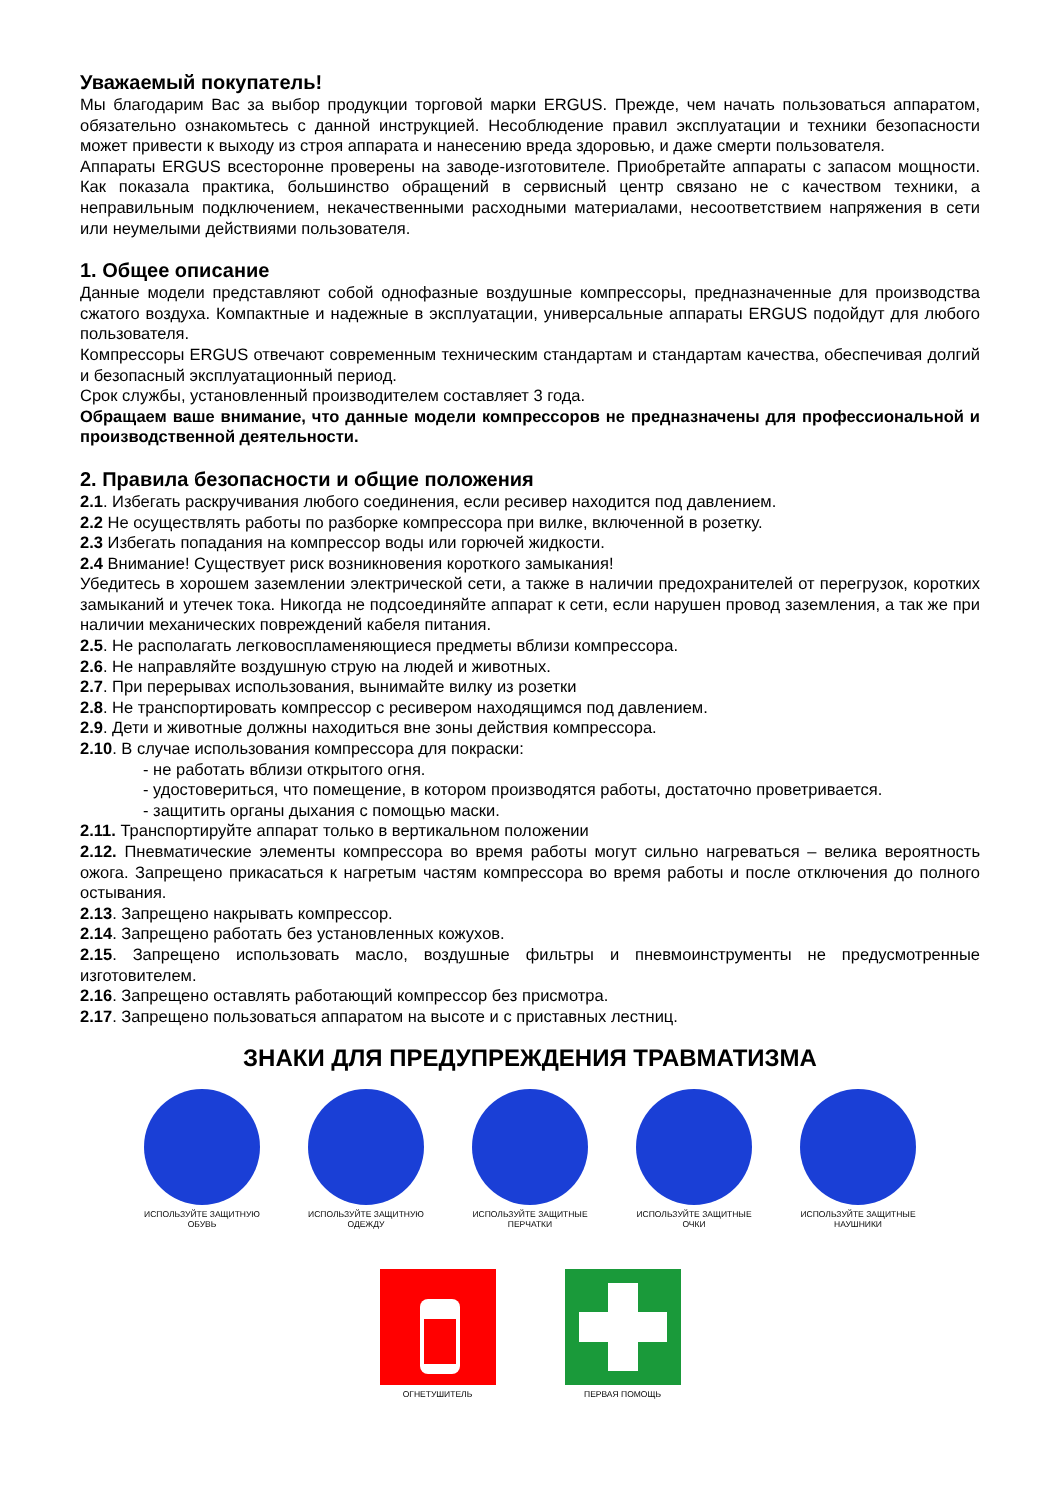Уважаемый покупатель!
Мы благодарим Вас за выбор продукции торговой марки ERGUS. Прежде, чем начать пользоваться аппаратом, обязательно ознакомьтесь с данной инструкцией. Несоблюдение правил эксплуатации и техники безопасности может привести к выходу из строя аппарата и нанесению вреда здоровью, и даже смерти пользователя.
Аппараты ERGUS всесторонне проверены на заводе-изготовителе. Приобретайте аппараты с запасом мощности. Как показала практика, большинство обращений в сервисный центр связано не с качеством техники, а неправильным подключением, некачественными расходными материалами, несоответствием напряжения в сети или неумелыми действиями пользователя.
1. Общее описание
Данные модели представляют собой однофазные воздушные компрессоры, предназначенные для производства сжатого воздуха. Компактные и надежные в эксплуатации, универсальные аппараты ERGUS подойдут для любого пользователя.
Компрессоры ERGUS отвечают современным техническим стандартам и стандартам качества, обеспечивая долгий и безопасный эксплуатационный период.
Срок службы, установленный производителем составляет 3 года.
Обращаем ваше внимание, что данные модели компрессоров не предназначены для профессиональной и производственной деятельности.
2. Правила безопасности и общие положения
2.1. Избегать раскручивания любого соединения, если ресивер находится под давлением.
2.2 Не осуществлять работы по разборке компрессора при вилке, включенной в розетку.
2.3 Избегать попадания на компрессор воды или горючей жидкости.
2.4 Внимание! Существует риск возникновения короткого замыкания!
Убедитесь в хорошем заземлении электрической сети, а также в наличии предохранителей от перегрузок, коротких замыканий и утечек тока. Никогда не подсоединяйте аппарат к сети, если нарушен провод заземления, а так же при наличии механических повреждений кабеля питания.
2.5. Не располагать легковоспламеняющиеся предметы вблизи компрессора.
2.6. Не направляйте воздушную струю на людей и животных.
2.7. При перерывах использования, вынимайте вилку из розетки
2.8. Не транспортировать компрессор с ресивером находящимся под давлением.
2.9. Дети и животные должны находиться вне зоны действия компрессора.
2.10. В случае использования компрессора для покраски:
- не работать вблизи открытого огня.
- удостовериться, что помещение, в котором производятся работы, достаточно проветривается.
- защитить органы дыхания с помощью маски.
2.11. Транспортируйте аппарат только в вертикальном положении
2.12. Пневматические элементы компрессора во время работы могут сильно нагреваться – велика вероятность ожога. Запрещено прикасаться к нагретым частям компрессора во время работы и после отключения до полного остывания.
2.13. Запрещено накрывать компрессор.
2.14. Запрещено работать без установленных кожухов.
2.15. Запрещено использовать масло, воздушные фильтры и пневмоинструменты не предусмотренные изготовителем.
2.16. Запрещено оставлять работающий компрессор без присмотра.
2.17. Запрещено пользоваться аппаратом на высоте и с приставных лестниц.
ЗНАКИ ДЛЯ ПРЕДУПРЕЖДЕНИЯ ТРАВМАТИЗМА
ИСПОЛЬЗУЙТЕ ЗАЩИТНУЮ ОБУВЬ ИСПОЛЬЗУЙТЕ ЗАЩИТНУЮ ОДЕЖДУ ИСПОЛЬЗУЙТЕ ЗАЩИТНЫЕ ПЕРЧАТКИ
ИСПОЛЬЗУЙТЕ ЗАЩИТНЫЕ ОЧКИ ИСПОЛЬЗУЙТЕ ЗАЩИТНЫЕ НАУШНИКИ
ОГНЕТУШИТЕЛЬ ПЕРВАЯ ПОМОЩЬ